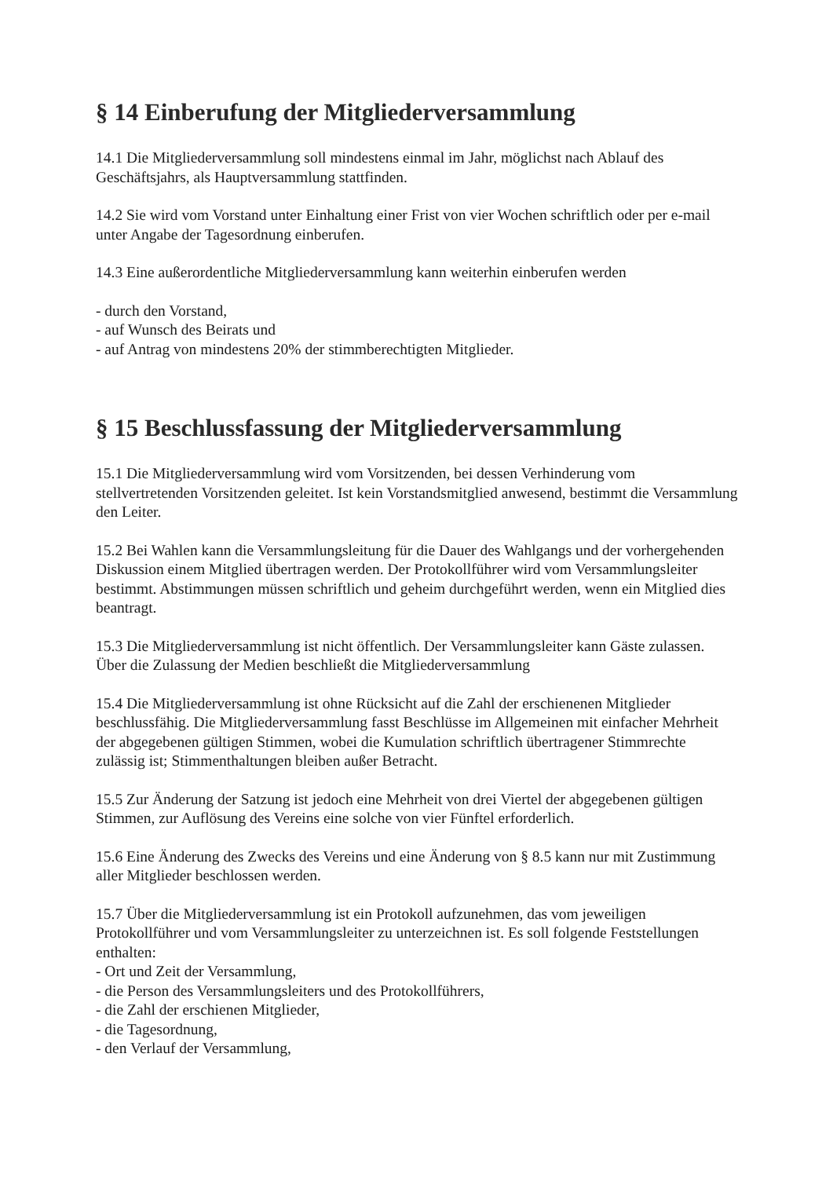§ 14 Einberufung der Mitgliederversammlung
14.1 Die Mitgliederversammlung soll mindestens einmal im Jahr, möglichst nach Ablauf des Geschäftsjahrs, als Hauptversammlung stattfinden.
14.2 Sie wird vom Vorstand unter Einhaltung einer Frist von vier Wochen schriftlich oder per e-mail unter Angabe der Tagesordnung einberufen.
14.3 Eine außerordentliche Mitgliederversammlung kann weiterhin einberufen werden
- durch den Vorstand,
- auf Wunsch des Beirats und
- auf Antrag von mindestens 20% der stimmberechtigten Mitglieder.
§ 15 Beschlussfassung der Mitgliederversammlung
15.1 Die Mitgliederversammlung wird vom Vorsitzenden, bei dessen Verhinderung vom stellvertretenden Vorsitzenden geleitet. Ist kein Vorstandsmitglied anwesend, bestimmt die Versammlung den Leiter.
15.2 Bei Wahlen kann die Versammlungsleitung für die Dauer des Wahlgangs und der vorhergehenden Diskussion einem Mitglied übertragen werden. Der Protokollführer wird vom Versammlungsleiter bestimmt. Abstimmungen müssen schriftlich und geheim durchgeführt werden, wenn ein Mitglied dies beantragt.
15.3 Die Mitgliederversammlung ist nicht öffentlich. Der Versammlungsleiter kann Gäste zulassen. Über die Zulassung der Medien beschließt die Mitgliederversammlung
15.4 Die Mitgliederversammlung ist ohne Rücksicht auf die Zahl der erschienenen Mitglieder beschlussfähig. Die Mitgliederversammlung fasst Beschlüsse im Allgemeinen mit einfacher Mehrheit der abgegebenen gültigen Stimmen, wobei die Kumulation schriftlich übertragener Stimmrechte zulässig ist; Stimmenthaltungen bleiben außer Betracht.
15.5 Zur Änderung der Satzung ist jedoch eine Mehrheit von drei Viertel der abgegebenen gültigen Stimmen, zur Auflösung des Vereins eine solche von vier Fünftel erforderlich.
15.6 Eine Änderung des Zwecks des Vereins und eine Änderung von § 8.5 kann nur mit Zustimmung aller Mitglieder beschlossen werden.
15.7 Über die Mitgliederversammlung ist ein Protokoll aufzunehmen, das vom jeweiligen Protokollführer und vom Versammlungsleiter zu unterzeichnen ist. Es soll folgende Feststellungen enthalten:
- Ort und Zeit der Versammlung,
- die Person des Versammlungsleiters und des Protokollführers,
- die Zahl der erschienen Mitglieder,
- die Tagesordnung,
- den Verlauf der Versammlung,